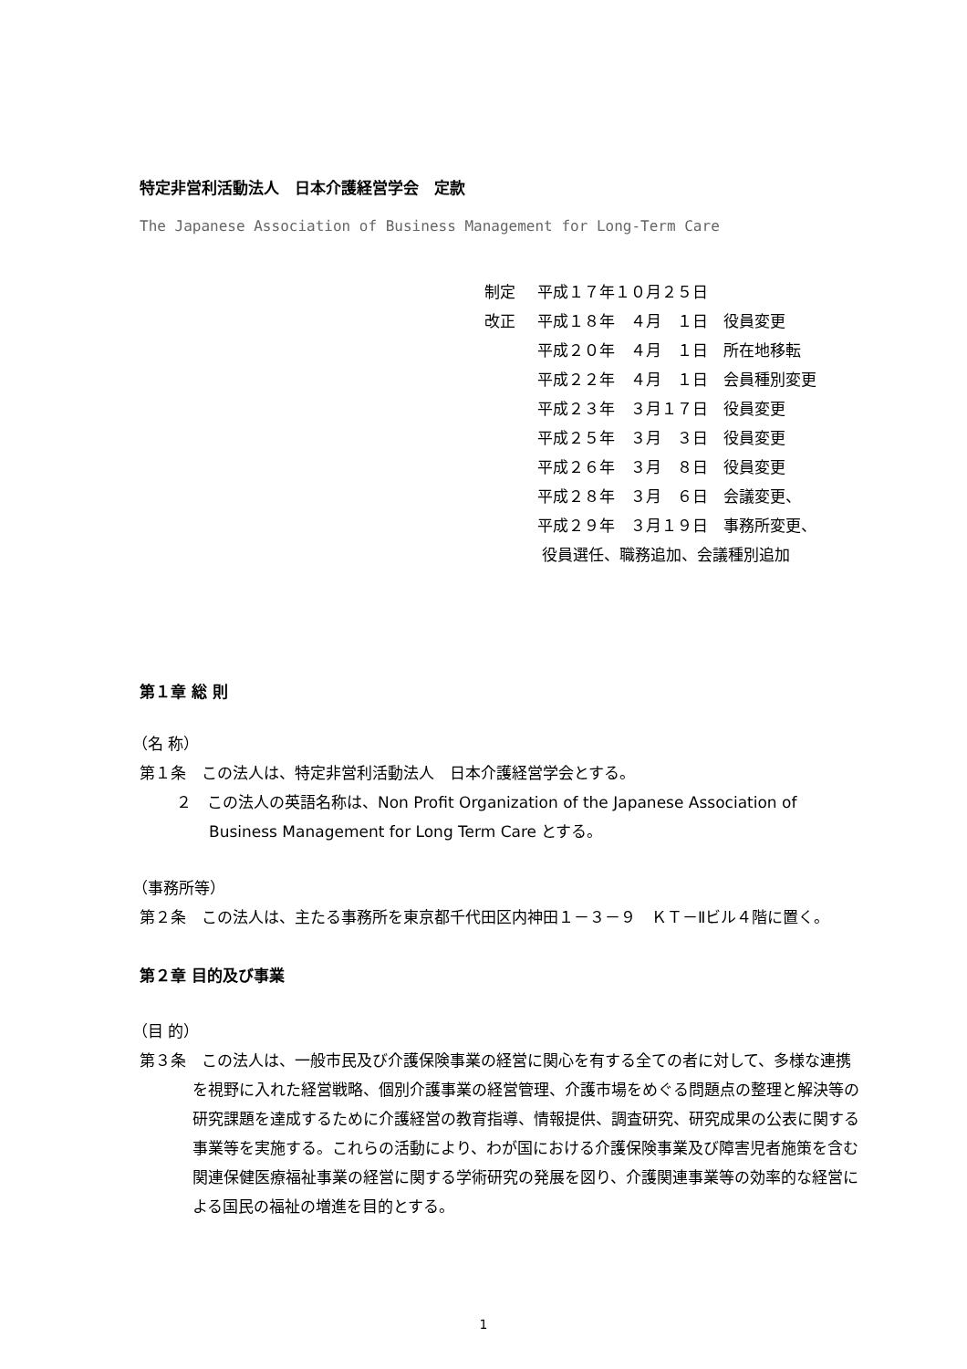特定非営利活動法人　日本介護経営学会　定款
The Japanese Association of Business Management for Long-Term Care
制定 平成１７年１０月２５日
改正 平成１８年　４月　１日　役員変更
平成２０年　４月　１日　所在地移転
平成２２年　４月　１日　会員種別変更
平成２３年　３月１７日　役員変更
平成２５年　３月　３日　役員変更
平成２６年　３月　８日　役員変更
平成２８年　３月　６日　会議変更、
平成２９年　３月１９日　事務所変更、
役員選任、職務追加、会議種別追加
第１章 総 則
（名 称）
第１条　この法人は、特定非営利活動法人　日本介護経営学会とする。
２　この法人の英語名称は、Non Profit Organization of the Japanese Association of Business Management for Long Term Care とする。
（事務所等）
第２条　この法人は、主たる事務所を東京都千代田区内神田１－３－９　ＫＴ－Ⅱビル４階に置く。
第２章 目的及び事業
（目 的）
第３条　この法人は、一般市民及び介護保険事業の経営に関心を有する全ての者に対して、多様な連携を視野に入れた経営戦略、個別介護事業の経営管理、介護市場をめぐる問題点の整理と解決等の研究課題を達成するために介護経営の教育指導、情報提供、調査研究、研究成果の公表に関する事業等を実施する。これらの活動により、わが国における介護保険事業及び障害児者施策を含む関連保健医療福祉事業の経営に関する学術研究の発展を図り、介護関連事業等の効率的な経営による国民の福祉の増進を目的とする。
1